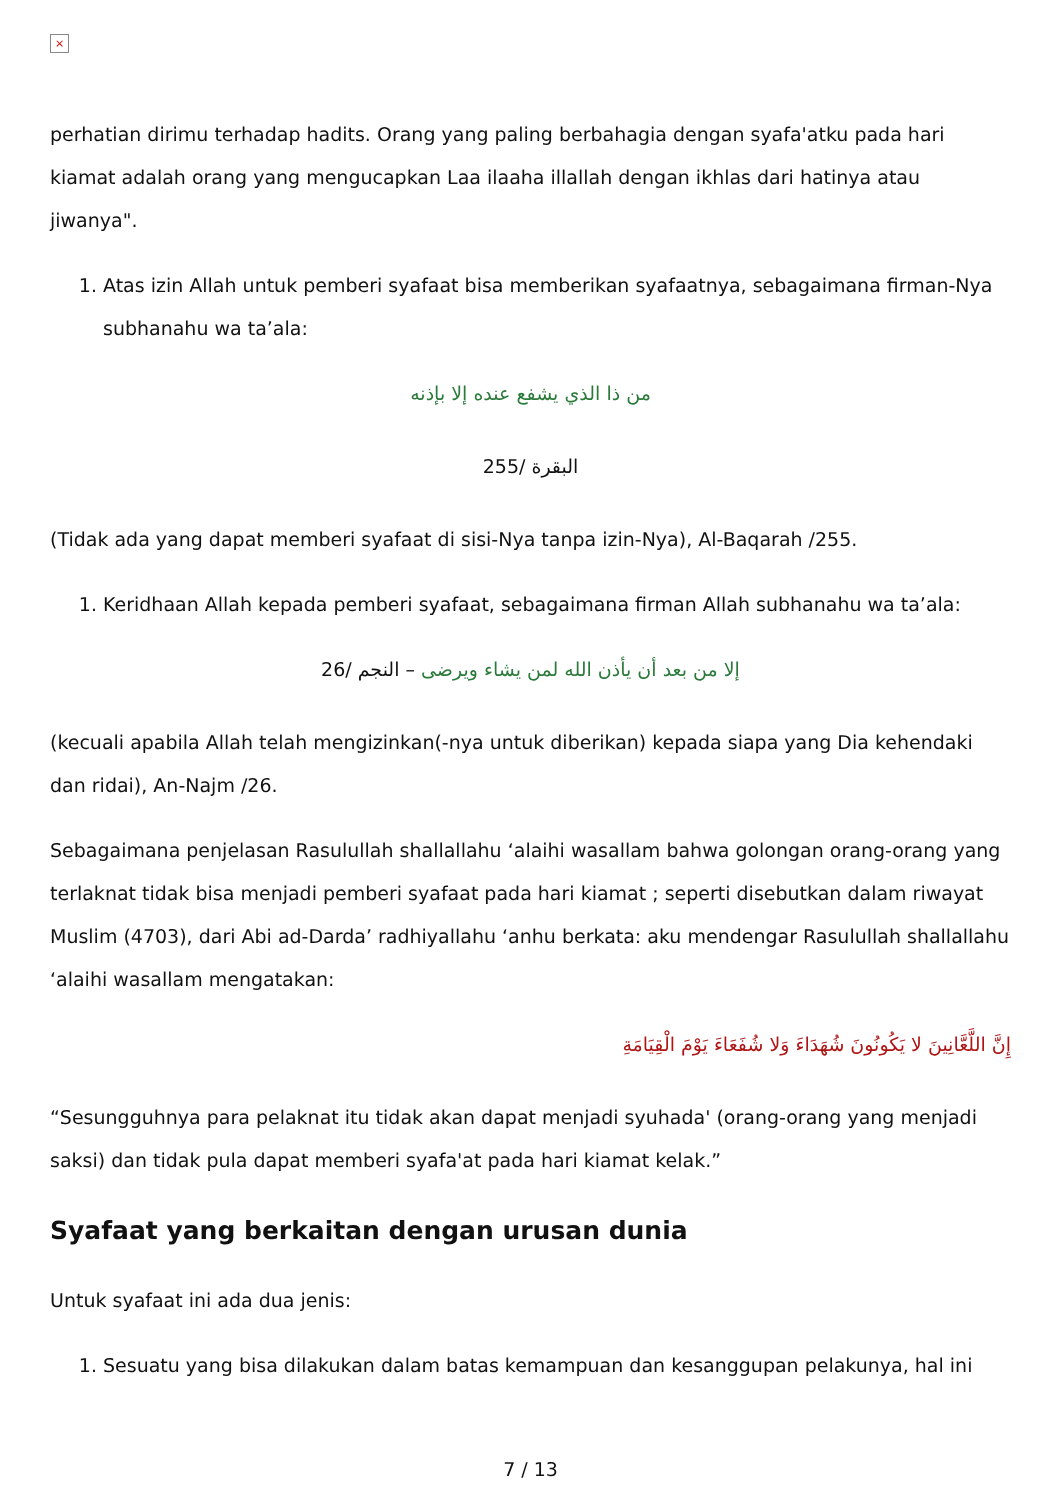×
perhatian dirimu terhadap hadits. Orang yang paling berbahagia dengan syafa'atku pada hari kiamat adalah orang yang mengucapkan Laa ilaaha illallah dengan ikhlas dari hatinya atau jiwanya".
1. Atas izin Allah untuk pemberi syafaat bisa memberikan syafaatnya, sebagaimana firman-Nya subhanahu wa ta’ala:
من ذا الذي يشفع عنده إلا بإذنه
البقرة /255
(Tidak ada yang dapat memberi syafaat di sisi-Nya tanpa izin-Nya), Al-Baqarah /255.
1. Keridhaan Allah kepada pemberi syafaat, sebagaimana firman Allah subhanahu wa ta’ala:
إلا من بعد أن يأذن الله لمن يشاء ويرضى – النجم /26
(kecuali apabila Allah telah mengizinkan(-nya untuk diberikan) kepada siapa yang Dia kehendaki dan ridai), An-Najm /26.
Sebagaimana penjelasan Rasulullah shallallahu ‘alaihi wasallam bahwa golongan orang-orang yang terlaknat tidak bisa menjadi pemberi syafaat pada hari kiamat ; seperti disebutkan dalam riwayat Muslim (4703), dari Abi ad-Darda’ radhiyallahu ‘anhu berkata: aku mendengar Rasulullah shallallahu ‘alaihi wasallam mengatakan:
إِنَّ اللَّعَّانِينَ لا يَكُونُونَ شُهَدَاءَ وَلا شُفَعَاءَ يَوْمَ الْقِيَامَةِ
“Sesungguhnya para pelaknat itu tidak akan dapat menjadi syuhada' (orang-orang yang menjadi saksi) dan tidak pula dapat memberi syafa'at pada hari kiamat kelak.”
Syafaat yang berkaitan dengan urusan dunia
Untuk syafaat ini ada dua jenis:
1. Sesuatu yang bisa dilakukan dalam batas kemampuan dan kesanggupan pelakunya, hal ini
7 / 13